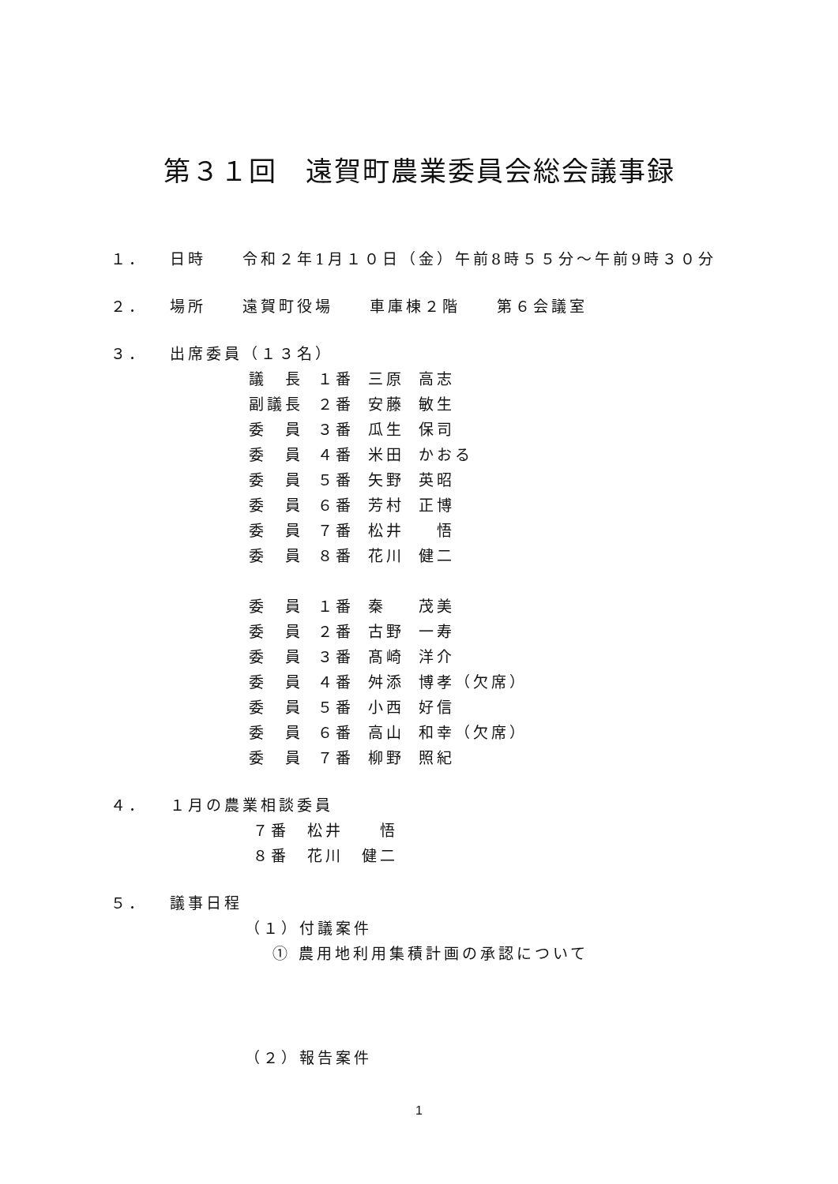第３１回　遠賀町農業委員会総会議事録
１． 日時　　令和２年1月１０日（金）午前8時５５分～午前9時３０分
２． 場所　　遠賀町役場　　車庫棟２階　　第６会議室
３． 出席委員（１３名）
| 議 長 | １番 | 三原 | 高志 |
| 副議長 | ２番 | 安藤 | 敏生 |
| 委 員 | ３番 | 瓜生 | 保司 |
| 委 員 | ４番 | 米田 | かおる |
| 委 員 | ５番 | 矢野 | 英昭 |
| 委 員 | ６番 | 芳村 | 正博 |
| 委 員 | ７番 | 松井 | 悟 |
| 委 員 | ８番 | 花川 | 健二 |
| 委 員 | １番 | 秦 | 茂美 |
| 委 員 | ２番 | 古野 | 一寿 |
| 委 員 | ３番 | 髙崎 | 洋介 |
| 委 員 | ４番 | 舛添 | 博孝（欠席） |
| 委 員 | ５番 | 小西 | 好信 |
| 委 員 | ６番 | 高山 | 和幸（欠席） |
| 委 員 | ７番 | 柳野 | 照紀 |
４． １月の農業相談委員
７番　松井　　悟
８番　花川　健二
５． 議事日程
（１）付議案件
① 農用地利用集積計画の承認について
（２）報告案件
1